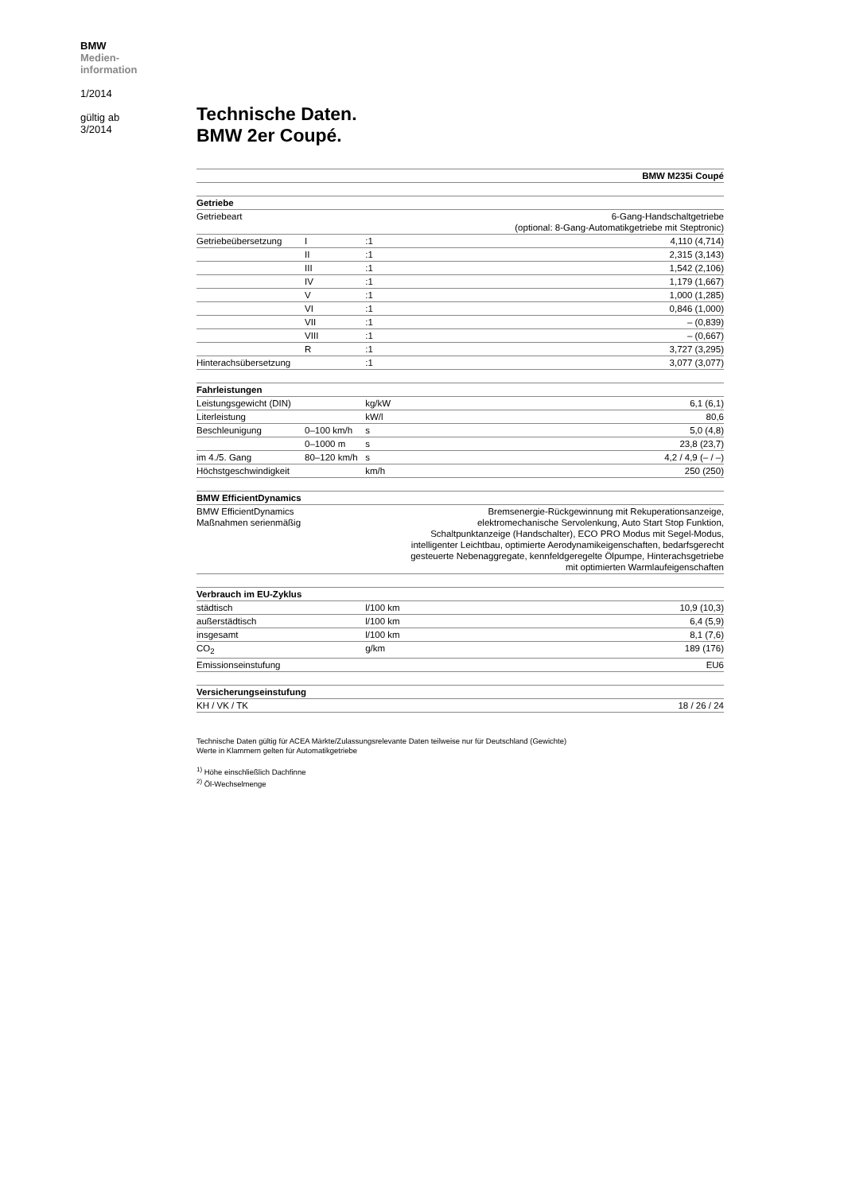BMW
Medien-
information
1/2014
gültig ab
3/2014
Technische Daten.
BMW 2er Coupé.
| BMW M235i Coupé | | | |
| Getriebe | | | |
| Getriebeart | | | 6-Gang-Handschaltgetriebe (optional: 8-Gang-Automatikgetriebe mit Steptronic) |
| Getriebeübersetzung | I | :1 | 4,110 (4,714) |
| | II | :1 | 2,315 (3,143) |
| | III | :1 | 1,542 (2,106) |
| | IV | :1 | 1,179 (1,667) |
| | V | :1 | 1,000 (1,285) |
| | VI | :1 | 0,846 (1,000) |
| | VII | :1 | – (0,839) |
| | VIII | :1 | – (0,667) |
| | R | :1 | 3,727 (3,295) |
| Hinterachsübersetzung | | :1 | 3,077 (3,077) |
| Fahrleistungen | | | |
| Leistungsgewicht (DIN) | | kg/kW | 6,1 (6,1) |
| Literleistung | | kW/l | 80,6 |
| Beschleunigung | 0–100 km/h | s | 5,0 (4,8) |
| | 0–1000 m | s | 23,8 (23,7) |
| im 4./5. Gang | 80–120 km/h | s | 4,2 / 4,9 (– / –) |
| Höchstgeschwindigkeit | | km/h | 250 (250) |
| BMW EfficientDynamics | | | |
| BMW EfficientDynamics Maßnahmen serienmäßig | | Bremsenergie-Rückgewinnung mit Rekuperationsanzeige, elektromechanische Servolenkung, Auto Start Stop Funktion, Schaltpunktanzeige (Handschalter), ECO PRO Modus mit Segel-Modus, intelligenter Leichtbau, optimierte Aerodynamikeigenschaften, bedarfsgerecht gesteuerte Nebenaggregate, kennfeldgeregelte Ölpumpe, Hinterachsgetriebe mit optimierten Warmlaufeigenschaften | |
| Verbrauch im EU-Zyklus | | | |
| städtisch | | l/100 km | 10,9 (10,3) |
| außerstädtisch | | l/100 km | 6,4 (5,9) |
| insgesamt | | l/100 km | 8,1 (7,6) |
| CO<sub>2</sub> | | g/km | 189 (176) |
| Emissionseinstufung | | | EU6 |
| Versicherungseinstufung | | | |
| KH / VK / TK | | | 18 / 26 / 24 |
Technische Daten gültig für ACEA Märkte/Zulassungsrelevante Daten teilweise nur für Deutschland (Gewichte)
Werte in Klammern gelten für Automatikgetriebe
<sup>1)</sup> Höhe einschließlich Dachfinne
<sup>2)</sup> Öl-Wechselmenge